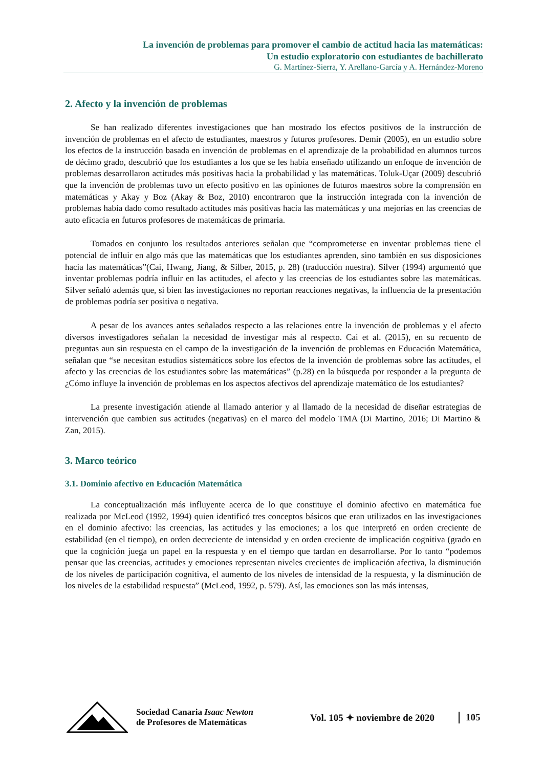La invención de problemas para promover el cambio de actitud hacia las matemáticas:
Un estudio exploratorio con estudiantes de bachillerato
G. Martínez-Sierra, Y. Arellano-García y A. Hernández-Moreno
2. Afecto y la invención de problemas
Se han realizado diferentes investigaciones que han mostrado los efectos positivos de la instrucción de invención de problemas en el afecto de estudiantes, maestros y futuros profesores. Demir (2005), en un estudio sobre los efectos de la instrucción basada en invención de problemas en el aprendizaje de la probabilidad en alumnos turcos de décimo grado, descubrió que los estudiantes a los que se les había enseñado utilizando un enfoque de invención de problemas desarrollaron actitudes más positivas hacia la probabilidad y las matemáticas. Toluk-Uçar (2009) descubrió que la invención de problemas tuvo un efecto positivo en las opiniones de futuros maestros sobre la comprensión en matemáticas y Akay y Boz (Akay & Boz, 2010) encontraron que la instrucción integrada con la invención de problemas había dado como resultado actitudes más positivas hacia las matemáticas y una mejorías en las creencias de auto eficacia en futuros profesores de matemáticas de primaria.
Tomados en conjunto los resultados anteriores señalan que “comprometerse en inventar problemas tiene el potencial de influir en algo más que las matemáticas que los estudiantes aprenden, sino también en sus disposiciones hacia las matemáticas”(Cai, Hwang, Jiang, & Silber, 2015, p. 28) (traducción nuestra). Silver (1994) argumentó que inventar problemas podría influir en las actitudes, el afecto y las creencias de los estudiantes sobre las matemáticas. Silver señaló además que, si bien las investigaciones no reportan reacciones negativas, la influencia de la presentación de problemas podría ser positiva o negativa.
A pesar de los avances antes señalados respecto a las relaciones entre la invención de problemas y el afecto diversos investigadores señalan la necesidad de investigar más al respecto. Cai et al. (2015), en su recuento de preguntas aun sin respuesta en el campo de la investigación de la invención de problemas en Educación Matemática, señalan que “se necesitan estudios sistemáticos sobre los efectos de la invención de problemas sobre las actitudes, el afecto y las creencias de los estudiantes sobre las matemáticas” (p.28) en la búsqueda por responder a la pregunta de ¿Cómo influye la invención de problemas en los aspectos afectivos del aprendizaje matemático de los estudiantes?
La presente investigación atiende al llamado anterior y al llamado de la necesidad de diseñar estrategias de intervención que cambien sus actitudes (negativas) en el marco del modelo TMA (Di Martino, 2016; Di Martino & Zan, 2015).
3. Marco teórico
3.1. Dominio afectivo en Educación Matemática
La conceptualización más influyente acerca de lo que constituye el dominio afectivo en matemática fue realizada por McLeod (1992, 1994) quien identificó tres conceptos básicos que eran utilizados en las investigaciones en el dominio afectivo: las creencias, las actitudes y las emociones; a los que interpretó en orden creciente de estabilidad (en el tiempo), en orden decreciente de intensidad y en orden creciente de implicación cognitiva (grado en que la cognición juega un papel en la respuesta y en el tiempo que tardan en desarrollarse. Por lo tanto “podemos pensar que las creencias, actitudes y emociones representan niveles crecientes de implicación afectiva, la disminución de los niveles de participación cognitiva, el aumento de los niveles de intensidad de la respuesta, y la disminución de los niveles de la estabilidad respuesta” (McLeod, 1992, p. 579). Así, las emociones son las más intensas,
Sociedad Canaria Isaac Newton
de Profesores de Matemáticas
Vol. 105 ✦ noviembre de 2020
105